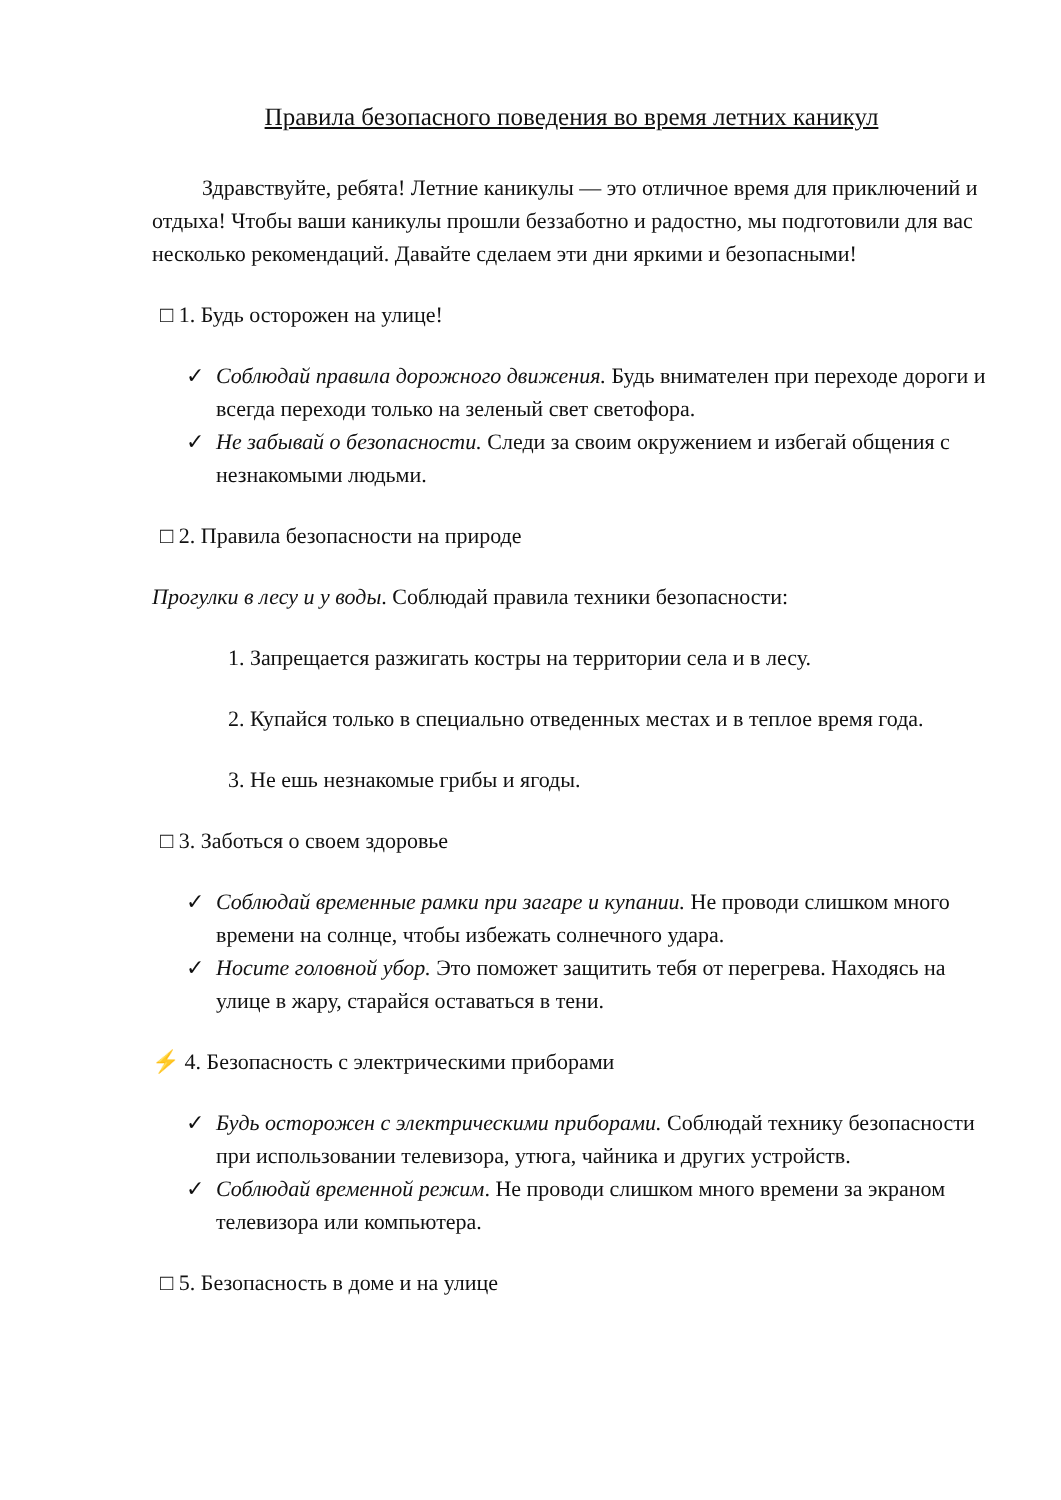Правила безопасного поведения во время летних каникул
Здравствуйте, ребята! Летние каникулы — это отличное время для приключений и отдыха! Чтобы ваши каникулы прошли беззаботно и радостно, мы подготовили для вас несколько рекомендаций. Давайте сделаем эти дни яркими и безопасными!
□ 1. Будь осторожен на улице!
✓ Соблюдай правила дорожного движения. Будь внимателен при переходе дороги и всегда переходи только на зеленый свет светофора.
✓ Не забывай о безопасности. Следи за своим окружением и избегай общения с незнакомыми людьми.
□ 2. Правила безопасности на природе
Прогулки в лесу и у воды. Соблюдай правила техники безопасности:
1. Запрещается разжигать костры на территории села и в лесу.
2. Купайся только в специально отведенных местах и в теплое время года.
3. Не ешь незнакомые грибы и ягоды.
□ 3. Заботься о своем здоровье
✓ Соблюдай временные рамки при загаре и купании. Не проводи слишком много времени на солнце, чтобы избежать солнечного удара.
✓ Носите головной убор. Это поможет защитить тебя от перегрева. Находясь на улице в жару, старайся оставаться в тени.
⚡ 4. Безопасность с электрическими приборами
✓ Будь осторожен с электрическими приборами. Соблюдай технику безопасности при использовании телевизора, утюга, чайника и других устройств.
✓ Соблюдай временной режим. Не проводи слишком много времени за экраном телевизора или компьютера.
□ 5. Безопасность в доме и на улице